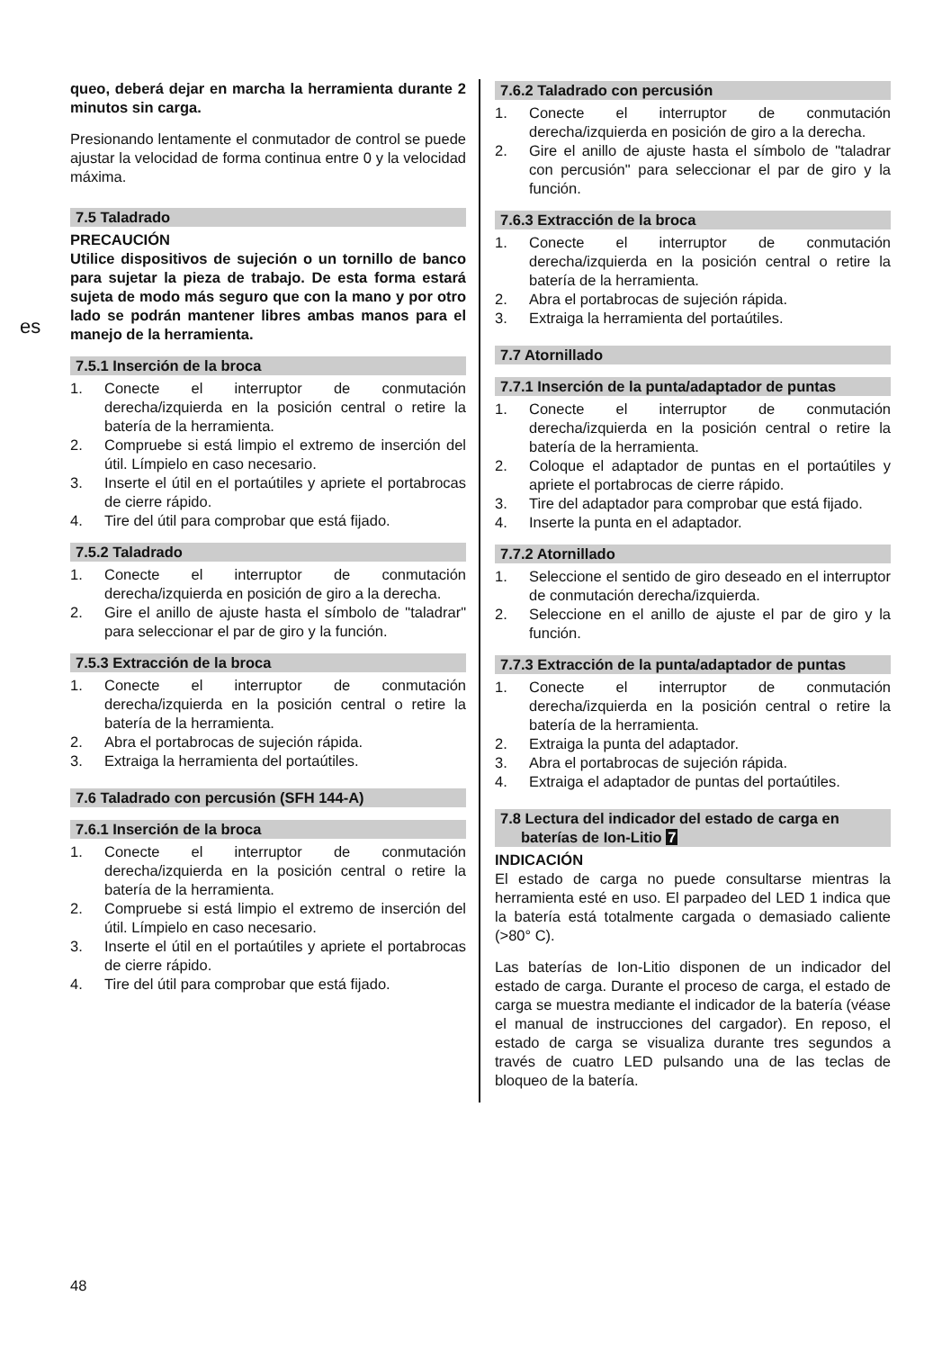es
queo, deberá dejar en marcha la herramienta durante 2 minutos sin carga.
Presionando lentamente el conmutador de control se puede ajustar la velocidad de forma continua entre 0 y la velocidad máxima.
7.5 Taladrado
PRECAUCIÓN
Utilice dispositivos de sujeción o un tornillo de banco para sujetar la pieza de trabajo. De esta forma estará sujeta de modo más seguro que con la mano y por otro lado se podrán mantener libres ambas manos para el manejo de la herramienta.
7.5.1 Inserción de la broca
1. Conecte el interruptor de conmutación derecha/izquierda en la posición central o retire la batería de la herramienta.
2. Compruebe si está limpio el extremo de inserción del útil. Límpielo en caso necesario.
3. Inserte el útil en el portaútiles y apriete el portabrocas de cierre rápido.
4. Tire del útil para comprobar que está fijado.
7.5.2 Taladrado
1. Conecte el interruptor de conmutación derecha/izquierda en posición de giro a la derecha.
2. Gire el anillo de ajuste hasta el símbolo de "taladrar" para seleccionar el par de giro y la función.
7.5.3 Extracción de la broca
1. Conecte el interruptor de conmutación derecha/izquierda en la posición central o retire la batería de la herramienta.
2. Abra el portabrocas de sujeción rápida.
3. Extraiga la herramienta del portaútiles.
7.6 Taladrado con percusión (SFH 144-A)
7.6.1 Inserción de la broca
1. Conecte el interruptor de conmutación derecha/izquierda en la posición central o retire la batería de la herramienta.
2. Compruebe si está limpio el extremo de inserción del útil. Límpielo en caso necesario.
3. Inserte el útil en el portaútiles y apriete el portabrocas de cierre rápido.
4. Tire del útil para comprobar que está fijado.
7.6.2 Taladrado con percusión
1. Conecte el interruptor de conmutación derecha/izquierda en posición de giro a la derecha.
2. Gire el anillo de ajuste hasta el símbolo de "taladrar con percusión" para seleccionar el par de giro y la función.
7.6.3 Extracción de la broca
1. Conecte el interruptor de conmutación derecha/izquierda en la posición central o retire la batería de la herramienta.
2. Abra el portabrocas de sujeción rápida.
3. Extraiga la herramienta del portaútiles.
7.7 Atornillado
7.7.1 Inserción de la punta/adaptador de puntas
1. Conecte el interruptor de conmutación derecha/izquierda en la posición central o retire la batería de la herramienta.
2. Coloque el adaptador de puntas en el portaútiles y apriete el portabrocas de cierre rápido.
3. Tire del adaptador para comprobar que está fijado.
4. Inserte la punta en el adaptador.
7.7.2 Atornillado
1. Seleccione el sentido de giro deseado en el interruptor de conmutación derecha/izquierda.
2. Seleccione en el anillo de ajuste el par de giro y la función.
7.7.3 Extracción de la punta/adaptador de puntas
1. Conecte el interruptor de conmutación derecha/izquierda en la posición central o retire la batería de la herramienta.
2. Extraiga la punta del adaptador.
3. Abra el portabrocas de sujeción rápida.
4. Extraiga el adaptador de puntas del portaútiles.
7.8 Lectura del indicador del estado de carga en
baterías de Ion-Litio 7
INDICACIÓN
El estado de carga no puede consultarse mientras la herramienta esté en uso. El parpadeo del LED 1 indica que la batería está totalmente cargada o demasiado caliente (>80° C).
Las baterías de Ion-Litio disponen de un indicador del estado de carga. Durante el proceso de carga, el estado de carga se muestra mediante el indicador de la batería (véase el manual de instrucciones del cargador). En reposo, el estado de carga se visualiza durante tres segundos a través de cuatro LED pulsando una de las teclas de bloqueo de la batería.
48